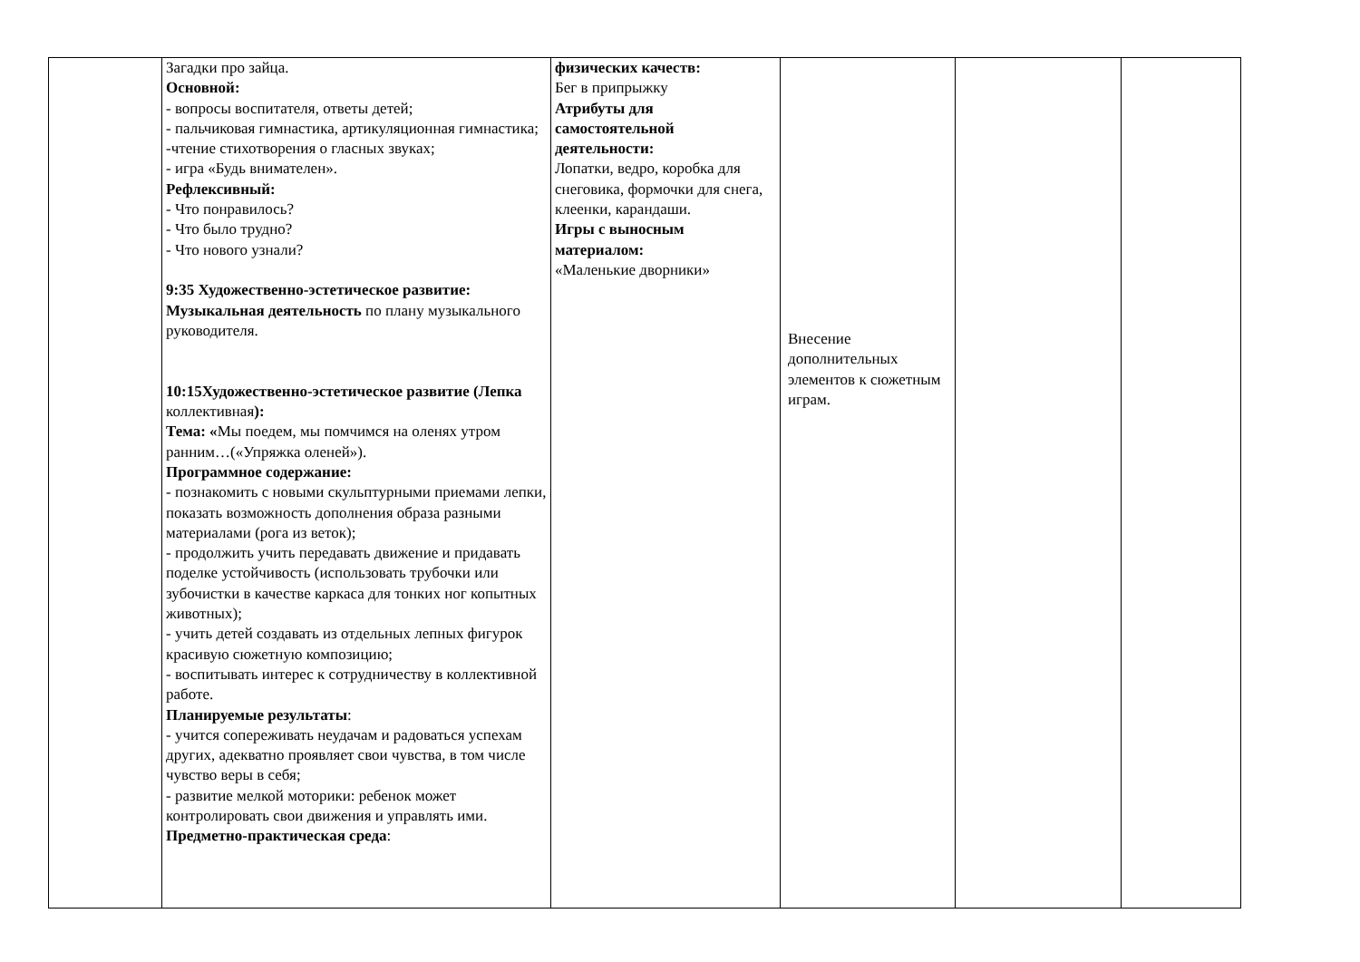| | Загадки про зайца. Основной: - вопросы воспитателя, ответы детей; - пальчиковая гимнастика, артикуляционная гимнастика; -чтение стихотворения о гласных звуках; - игра «Будь внимателен». Рефлексивный: - Что понравилось? - Что было трудно? - Что нового узнали? 9:35 Художественно-эстетическое развитие: Музыкальная деятельность по плану музыкального руководителя. 10:15Художественно-эстетическое развитие (Лепка коллективная ): Тема: « Мы поедем, мы помчимся на оленях утром ранним…(«Упряжка оленей»). Программное содержание: - познакомить с новыми скульптурными приемами лепки, показать возможность дополнения образа разными материалами (рога из веток); - продолжить учить передавать движение и придавать поделке устойчивость (использовать трубочки или зубочистки в качестве каркаса для тонких ног копытных животных); - учить детей создавать из отдельных лепных фигурок красивую сюжетную композицию; - воспитывать интерес к сотрудничеству в коллективной работе. Планируемые результаты : - учится сопереживать неудачам и радоваться успехам других, адекватно проявляет свои чувства, в том числе чувство веры в себя; - развитие мелкой моторики: ребенок может контролировать свои движения и управлять ими. Предметно-практическая среда : | физических качеств: Бег в припрыжку Атрибуты для самостоятельной деятельности: Лопатки, ведро, коробка для снеговика, формочки для снега, клеенки, карандаши. Игры с выносным материалом: «Маленькие дворники» | Внесение дополнительных элементов к сюжетным играм. | | |